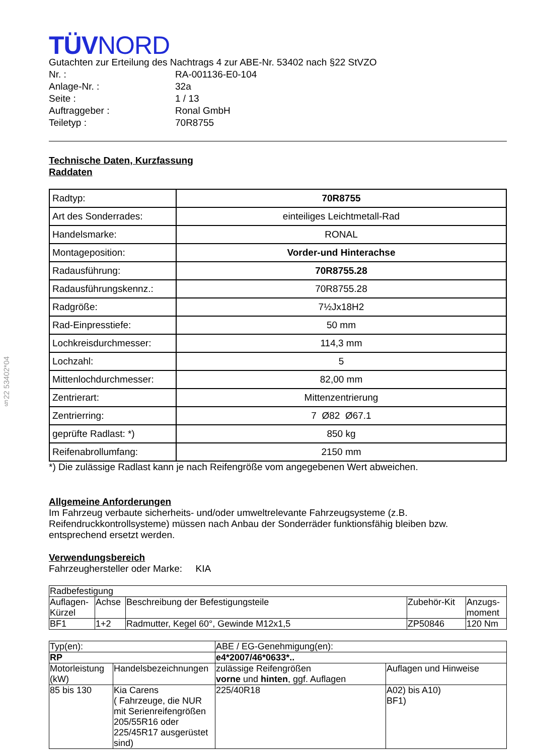§22 53402*04
TÜVNORD
Gutachten zur Erteilung des Nachtrags 4 zur ABE-Nr. 53402 nach §22 StVZO
| Nr. : | RA-001136-E0-104 |
| Anlage-Nr. : | 32a |
| Seite : | 1 / 13 |
| Auftraggeber : | Ronal GmbH |
| Teiletyp : | 70R8755 |
Technische Daten, Kurzfassung
Raddaten
| Radtyp: | 70R8755 |
| Art des Sonderrades: | einteiliges Leichtmetall-Rad |
| Handelsmarke: | RONAL |
| Montageposition: | Vorder-und Hinterachse |
| Radausführung: | 70R8755.28 |
| Radausführungskennz.: | 70R8755.28 |
| Radgröße: | 7½Jx18H2 |
| Rad-Einpresstiefe: | 50 mm |
| Lochkreisdurchmesser: | 114,3 mm |
| Lochzahl: | 5 |
| Mittenlochdurchmesser: | 82,00 mm |
| Zentrierart: | Mittenzentrierung |
| Zentrierring: | 7 Ø82 Ø67.1 |
| geprüfte Radlast: *) | 850 kg |
| Reifenabrollumfang: | 2150 mm |
*) Die zulässige Radlast kann je nach Reifengröße vom angegebenen Wert abweichen.
Allgemeine Anforderungen
Im Fahrzeug verbaute sicherheits- und/oder umweltrelevante Fahrzeugsysteme (z.B. Reifendruckkontrollsysteme) müssen nach Anbau der Sonderräder funktionsfähig bleiben bzw. entsprechend ersetzt werden.
Verwendungsbereich
Fahrzeughersteller oder Marke: KIA
| Radbefestigung | | | | |
| Auflagen- Kürzel | Achse | Beschreibung der Befestigungsteile | Zubehör-Kit | Anzugs- moment |
| BF1 | 1+2 | Radmutter, Kegel 60°, Gewinde M12x1,5 | ZP50846 | 120 Nm |
| Typ(en): | | ABE / EG-Genehmigung(en): | |
| RP | | e4*2007/46*0633*.. | |
| Motorleistung (kW) | Handelsbezeichnungen | zulässige Reifengrößen vorne und hinten , ggf. Auflagen | Auflagen und Hinweise |
| 85 bis 130 | Kia Carens ( Fahrzeuge, die NUR mit Serienreifengrößen 205/55R16 oder 225/45R17 ausgerüstet sind) | 225/40R18 | A02) bis A10) BF1) |